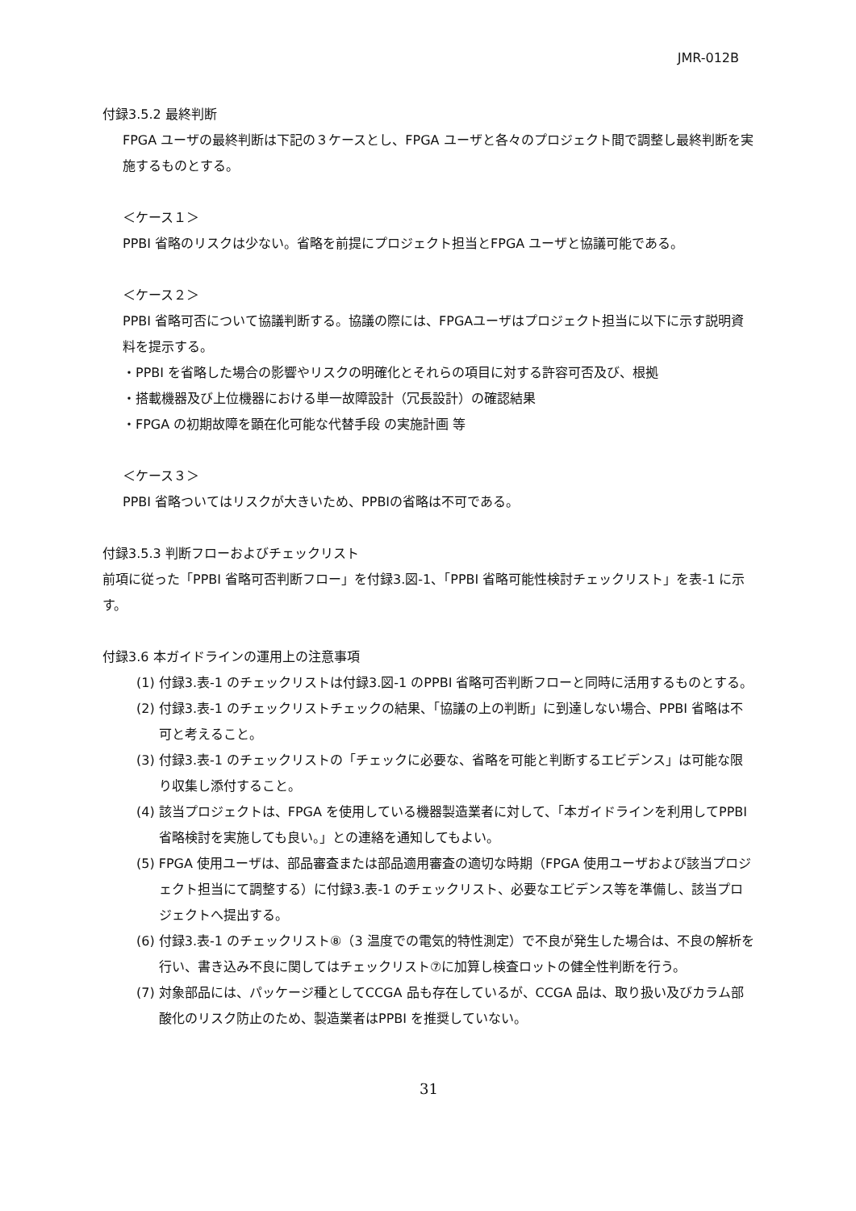JMR-012B
付録3.5.2 最終判断
FPGA ユーザの最終判断は下記の３ケースとし、FPGA ユーザと各々のプロジェクト間で調整し最終判断を実施するものとする。
＜ケース１＞
PPBI 省略のリスクは少ない。省略を前提にプロジェクト担当とFPGA ユーザと協議可能である。
＜ケース２＞
PPBI 省略可否について協議判断する。協議の際には、FPGAユーザはプロジェクト担当に以下に示す説明資料を提示する。
・PPBI を省略した場合の影響やリスクの明確化とそれらの項目に対する許容可否及び、根拠
・搭載機器及び上位機器における単一故障設計（冗長設計）の確認結果
・FPGA の初期故障を顕在化可能な代替手段 の実施計画 等
＜ケース３＞
PPBI 省略ついてはリスクが大きいため、PPBIの省略は不可である。
付録3.5.3 判断フローおよびチェックリスト
前項に従った「PPBI 省略可否判断フロー」を付録3.図-1、「PPBI 省略可能性検討チェックリスト」を表-1 に示す。
付録3.6 本ガイドラインの運用上の注意事項
(1) 付録3.表-1 のチェックリストは付録3.図-1 のPPBI 省略可否判断フローと同時に活用するものとする。
(2) 付録3.表-1 のチェックリストチェックの結果、「協議の上の判断」に到達しない場合、PPBI 省略は不可と考えること。
(3) 付録3.表-1 のチェックリストの「チェックに必要な、省略を可能と判断するエビデンス」は可能な限り収集し添付すること。
(4) 該当プロジェクトは、FPGA を使用している機器製造業者に対して、「本ガイドラインを利用してPPBI 省略検討を実施しても良い。」との連絡を通知してもよい。
(5) FPGA 使用ユーザは、部品審査または部品適用審査の適切な時期（FPGA 使用ユーザおよび該当プロジェクト担当にて調整する）に付録3.表-1 のチェックリスト、必要なエビデンス等を準備し、該当プロジェクトへ提出する。
(6) 付録3.表-1 のチェックリスト⑧（3 温度での電気的特性測定）で不良が発生した場合は、不良の解析を行い、書き込み不良に関してはチェックリスト⑦に加算し検査ロットの健全性判断を行う。
(7) 対象部品には、パッケージ種としてCCGA 品も存在しているが、CCGA 品は、取り扱い及びカラム部酸化のリスク防止のため、製造業者はPPBI を推奨していない。
31